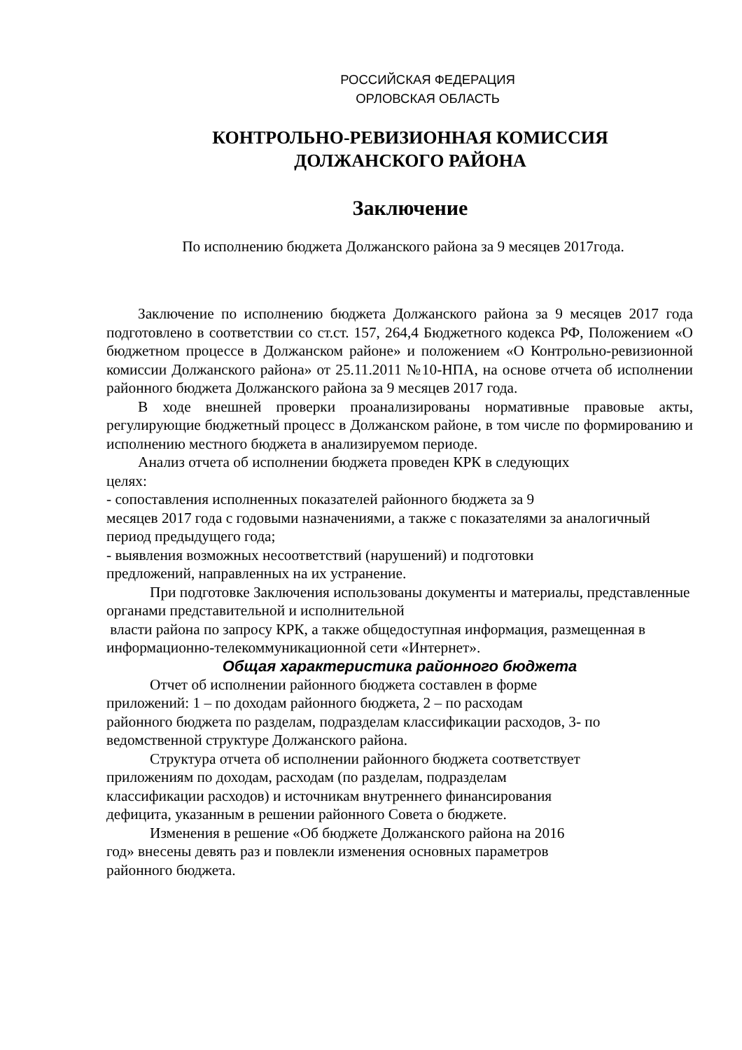РОССИЙСКАЯ ФЕДЕРАЦИЯ
ОРЛОВСКАЯ ОБЛАСТЬ
КОНТРОЛЬНО-РЕВИЗИОННАЯ КОМИССИЯ
ДОЛЖАНСКОГО РАЙОНА
Заключение
По исполнению бюджета Должанского района за 9 месяцев 2017года.
Заключение по исполнению бюджета Должанского района за 9 месяцев 2017 года подготовлено в соответствии со ст.ст. 157, 264,4 Бюджетного кодекса РФ, Положением «О бюджетном процессе в Должанском районе» и положением «О Контрольно-ревизионной комиссии Должанского района» от 25.11.2011 №10-НПА, на основе отчета об исполнении районного бюджета Должанского района за 9 месяцев 2017 года.
В ходе внешней проверки проанализированы нормативные правовые акты, регулирующие бюджетный процесс в Должанском районе, в том числе по формированию и исполнению местного бюджета в анализируемом периоде.
Анализ отчета об исполнении бюджета проведен КРК в следующих
целях:
- сопоставления исполненных показателей районного бюджета за 9
месяцев 2017 года с годовыми назначениями, а также с показателями за аналогичный период предыдущего года;
- выявления возможных несоответствий (нарушений) и подготовки
предложений, направленных на их устранение.
При подготовке Заключения использованы документы и материалы, представленные органами представительной и исполнительной
власти района по запросу КРК, а также общедоступная информация, размещенная в информационно-телекоммуникационной сети «Интернет».
Общая характеристика районного бюджета
Отчет об исполнении районного бюджета составлен в форме
приложений: 1 – по доходам районного бюджета, 2 – по расходам
районного бюджета по разделам, подразделам классификации расходов, 3- по ведомственной структуре Должанского района.
Структура отчета об исполнении районного бюджета соответствует
приложениям по доходам, расходам (по разделам, подразделам
классификации расходов) и источникам внутреннего финансирования
дефицита, указанным в решении районного Совета о бюджете.
Изменения в решение «Об бюджете Должанского района на 2016
год» внесены девять раз и повлекли изменения основных параметров
районного бюджета.